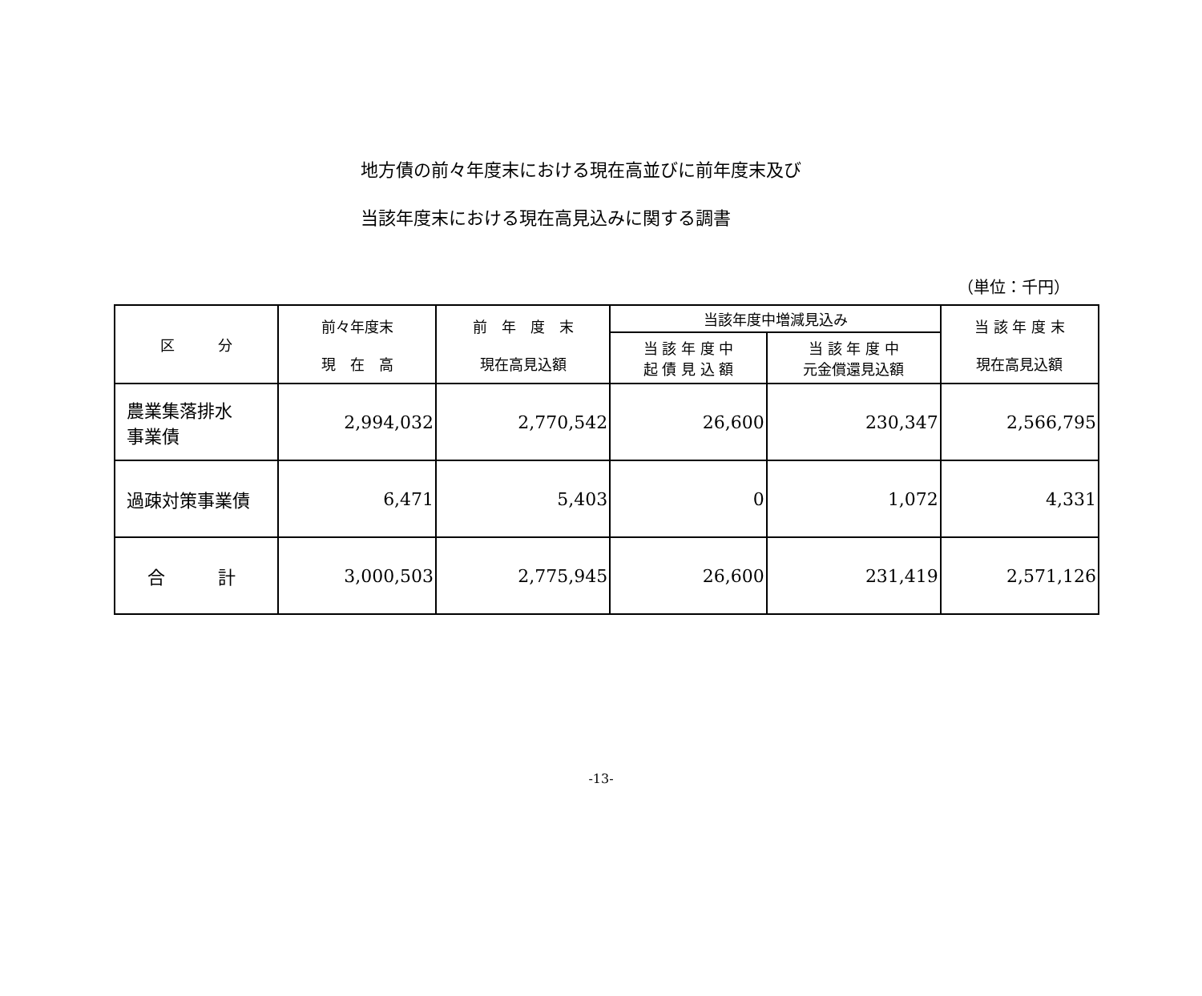地方債の前々年度末における現在高並びに前年度末及び
当該年度末における現在高見込みに関する調書
（単位：千円）
| 区 分 | 前々年度末 現 在 高 | 前 年 度 末 現在高見込額 | 当該年度中増減見込み | | 当 該 年 度 末 現在高見込額 |
| --- | --- | --- | --- | --- | --- |
| | | | 当 該 年 度 中 起 債 見 込 額 | 当 該 年 度 中 元金償還見込額 | |
| 農業集落排水 事業債 | 2,994,032 | 2,770,542 | 26,600 | 230,347 | 2,566,795 |
| 過疎対策事業債 | 6,471 | 5,403 | 0 | 1,072 | 4,331 |
| 合 計 | 3,000,503 | 2,775,945 | 26,600 | 231,419 | 2,571,126 |
-13-